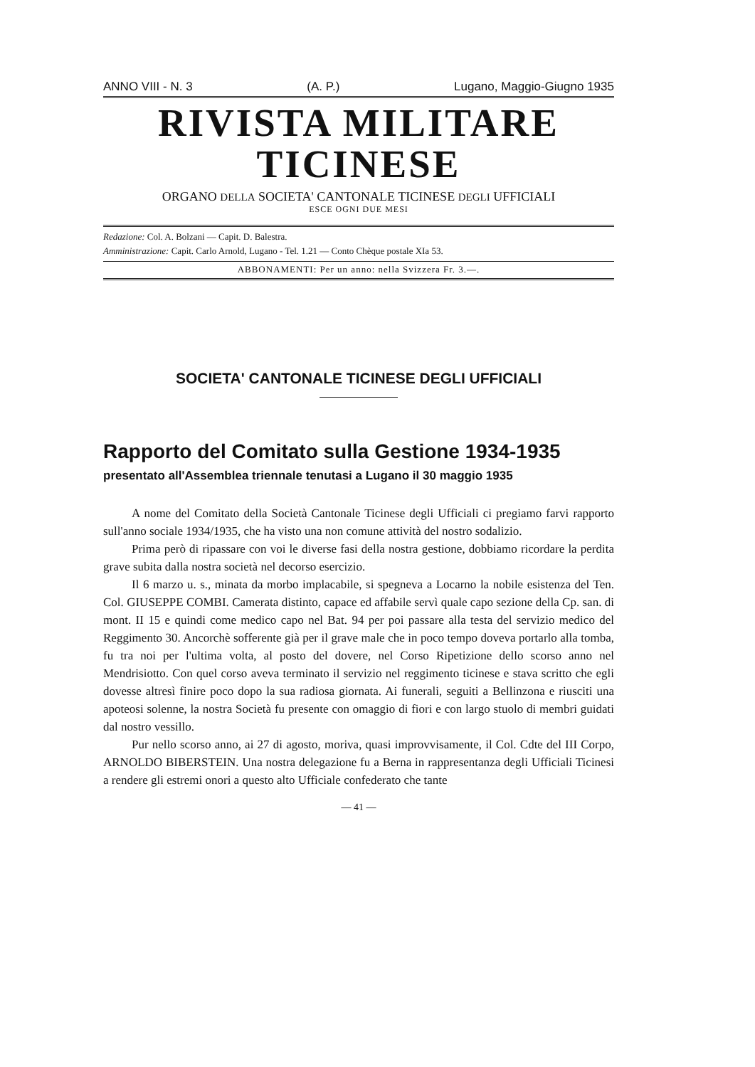ANNO VIII - N. 3 (A. P.) Lugano, Maggio-Giugno 1935
RIVISTA MILITARE
TICINESE
ORGANO DELLA SOCIETA' CANTONALE TICINESE DEGLI UFFICIALI
ESCE OGNI DUE MESI
Redazione: Col. A. Bolzani — Capit. D. Balestra.
Amministrazione: Capit. Carlo Arnold, Lugano - Tel. 1.21 — Conto Chèque postale XIa 53.
ABBONAMENTI: Per un anno: nella Svizzera Fr. 3.—.
SOCIETA' CANTONALE TICINESE DEGLI UFFICIALI
Rapporto del Comitato sulla Gestione 1934-1935
presentato all'Assemblea triennale tenutasi a Lugano il 30 maggio 1935
A nome del Comitato della Società Cantonale Ticinese degli Ufficiali ci pregiamo farvi rapporto sull'anno sociale 1934/1935, che ha visto una non comune attività del nostro sodalizio.
Prima però di ripassare con voi le diverse fasi della nostra gestione, dobbiamo ricordare la perdita grave subita dalla nostra società nel decorso esercizio.
Il 6 marzo u. s., minata da morbo implacabile, si spegneva a Locarno la nobile esistenza del Ten. Col. GIUSEPPE COMBI. Camerata distinto, capace ed affabile servì quale capo sezione della Cp. san. di mont. II 15 e quindi come medico capo nel Bat. 94 per poi passare alla testa del servizio medico del Reggimento 30. Ancorchè sofferente già per il grave male che in poco tempo doveva portarlo alla tomba, fu tra noi per l'ultima volta, al posto del dovere, nel Corso Ripetizione dello scorso anno nel Mendrisiotto. Con quel corso aveva terminato il servizio nel reggimento ticinese e stava scritto che egli dovesse altresì finire poco dopo la sua radiosa giornata. Ai funerali, seguiti a Bellinzona e riusciti una apoteosi solenne, la nostra Società fu presente con omaggio di fiori e con largo stuolo di membri guidati dal nostro vessillo.
Pur nello scorso anno, ai 27 di agosto, moriva, quasi improvvisamente, il Col. Cdte del III Corpo, ARNOLDO BIBERSTEIN. Una nostra delegazione fu a Berna in rappresentanza degli Ufficiali Ticinesi a rendere gli estremi onori a questo alto Ufficiale confederato che tante
— 41 —